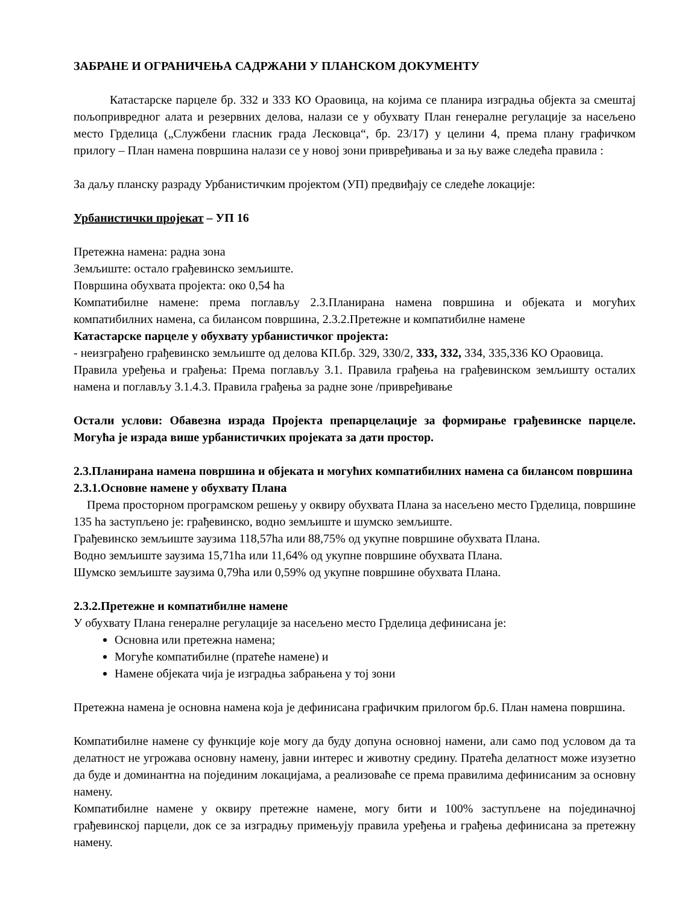ЗАБРАНЕ И ОГРАНИЧЕЊА САДРЖАНИ У ПЛАНСКОМ ДОКУМЕНТУ
Катастарске парцеле бр. 332 и 333 КО Ораовица, на којима се планира изградња објекта за смештај пољопривредног алата и резервних делова, налази се у обухвату План генералне регулације за насељено место Грделица („Службени гласник града Лесковца“, бр. 23/17) у целини 4, према плану графичком прилогу – План намена површина налази се у новој зони привређивања и за њу важе следећа правила :
За даљу планску разраду Урбанистичким пројектом (УП) предвиђају се следеће локације:
Урбанистички пројекат – УП 16
Претежна намена: радна зона
Земљиште: остало грађевинско земљиште.
Површина обухвата пројекта: око 0,54 ha
Компатибилне намене: према поглављу 2.3.Планирана намена површина и објеката и могућих компатибилних намена, са билансом површина, 2.3.2.Претежне и компатибилне намене
Катастарске парцеле у обухвату урбанистичког пројекта:
- неизграђено грађевинско земљиште од делова КП.бр. 329, 330/2, 333, 332, 334, 335,336 КО Ораовица.
Правила уређења и грађења: Према поглављу 3.1. Правила грађења на грађевинском земљишту осталих намена и поглављу 3.1.4.3. Правила грађења за радне зоне /привређивање
Остали услови: Обавезна израда Пројекта препарцелације за формирање грађевинске парцеле. Могућа је израда више урбанистичких пројеката за дати простор.
2.3.Планирана намена површина и објеката и могућих компатибилних намена са билансом површина
2.3.1.Основне намене у обухвату Плана
Према просторном програмском решењу у оквиру обухвата Плана за насељено место Грделица, површине 135 ha заступљено је: грађевинско, водно земљиште и шумско земљиште.
Грађевинско земљиште заузима 118,57ha или 88,75% од укупне површине обухвата Плана.
Водно земљиште заузима 15,71ha или 11,64% од укупне површине обухвата Плана.
Шумско земљиште заузима 0,79ha или 0,59% од укупне површине обухвата Плана.
2.3.2.Претежне и компатибилне намене
У обухвату Плана генералне регулације за насељено место Грделица дефинисана је:
Основна или претежна намена;
Могуће компатибилне (пратеће намене) и
Намене објеката чија је изградња забрањена у тој зони
Претежна намена је основна намена која је дефинисана графичким прилогом бр.6. План намена површина.
Компатибилне намене су функције које могу да буду допуна основној намени, али само под условом да та делатност не угрожава основну намену, јавни интерес и животну средину. Пратећа делатност може изузетно да буде и доминантна на појединим локацијама, а реализоваће се према правилима дефинисаним за основну намену.
Компатибилне намене у оквиру претежне намене, могу бити и 100% заступљене на појединачној грађевинској парцели, док се за изградњу примењују правила уређења и грађења дефинисана за претежну намену.